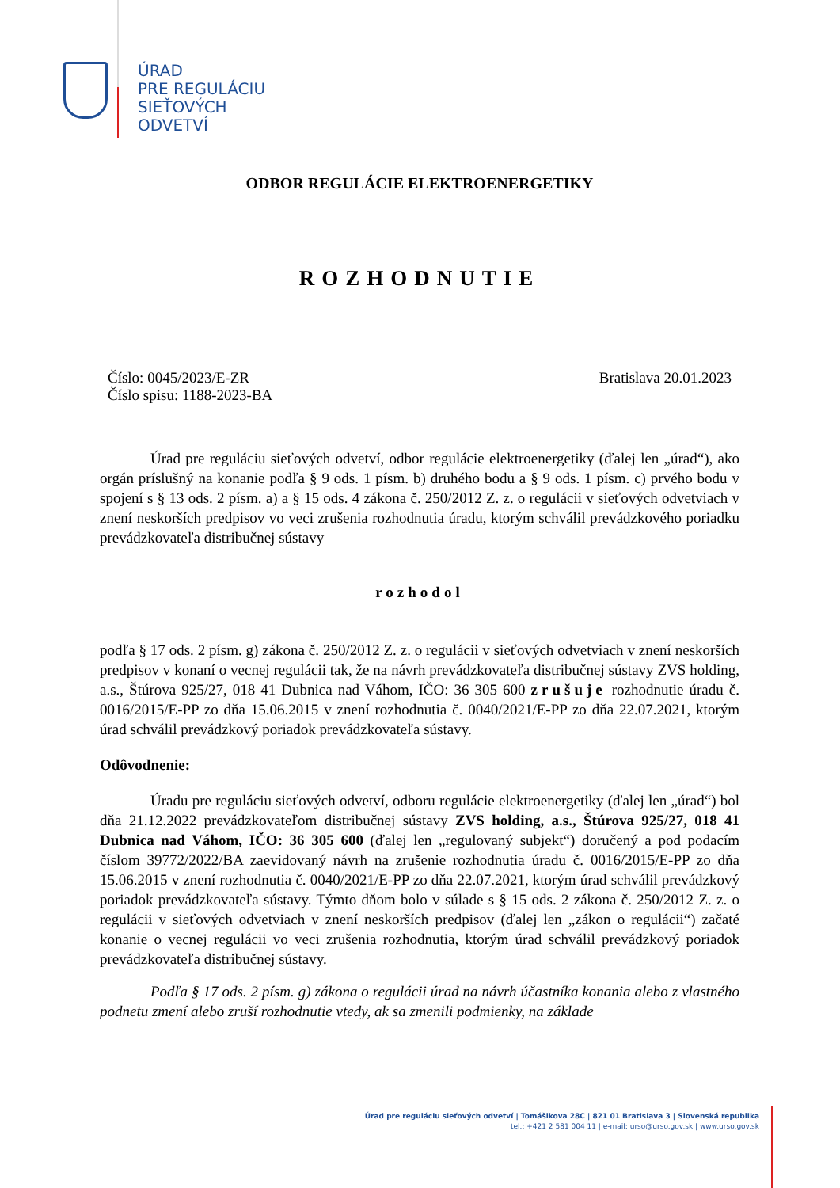ÚRAD
PRE REGULÁCIU
SIEŤOVÝCH
ODVETVÍ
ODBOR REGULÁCIE ELEKTROENERGETIKY
ROZHODNUTIE
Číslo: 0045/2023/E-ZR
Číslo spisu: 1188-2023-BA
Bratislava 20.01.2023
Úrad pre reguláciu sieťových odvetví, odbor regulácie elektroenergetiky (ďalej len „úrad“), ako orgán príslušný na konanie podľa § 9 ods. 1 písm. b) druhého bodu a § 9 ods. 1 písm. c) prvého bodu v spojení s § 13 ods. 2 písm. a) a § 15 ods. 4 zákona č. 250/2012 Z. z. o regulácii v sieťových odvetviach v znení neskorších predpisov vo veci zrušenia rozhodnutia úradu, ktorým schválil prevádzkového poriadku prevádzkovateľa distribučnej sústavy
rozhodol
podľa § 17 ods. 2 písm. g) zákona č. 250/2012 Z. z. o regulácii v sieťových odvetviach v znení neskorších predpisov v konaní o vecnej regulácii tak, že na návrh prevádzkovateľa distribučnej sústavy ZVS holding, a.s., Štúrova 925/27, 018 41 Dubnica nad Váhom, IČO: 36 305 600 zrušuje rozhodnutie úradu č. 0016/2015/E-PP zo dňa 15.06.2015 v znení rozhodnutia č. 0040/2021/E-PP zo dňa 22.07.2021, ktorým úrad schválil prevádzkový poriadok prevádzkovateľa sústavy.
Odôvodnenie:
Úradu pre reguláciu sieťových odvetví, odboru regulácie elektroenergetiky (ďalej len „úrad“) bol dňa 21.12.2022 prevádzkovateľom distribučnej sústavy ZVS holding, a.s., Štúrova 925/27, 018 41 Dubnica nad Váhom, IČO: 36 305 600 (ďalej len „regulovaný subjekt“) doručený a pod podacím číslom 39772/2022/BA zaevidovaný návrh na zrušenie rozhodnutia úradu č. 0016/2015/E-PP zo dňa 15.06.2015 v znení rozhodnutia č. 0040/2021/E-PP zo dňa 22.07.2021, ktorým úrad schválil prevádzkový poriadok prevádzkovateľa sústavy. Týmto dňom bolo v súlade s § 15 ods. 2 zákona č. 250/2012 Z. z. o regulácii v sieťových odvetviach v znení neskorších predpisov (ďalej len „zákon o regulácii“) začaté konanie o vecnej regulácii vo veci zrušenia rozhodnutia, ktorým úrad schválil prevádzkový poriadok prevádzkovateľa distribučnej sústavy.
Podľa § 17 ods. 2 písm. g) zákona o regulácii úrad na návrh účastníka konania alebo z vlastného podnetu zmení alebo zruší rozhodnutie vtedy, ak sa zmenili podmienky, na základe
Úrad pre reguláciu sieťových odvetví | Tomášikova 28C | 821 01 Bratislava 3 | Slovenská republika
tel.: +421 2 581 004 11 | e-mail: urso@urso.gov.sk | www.urso.gov.sk